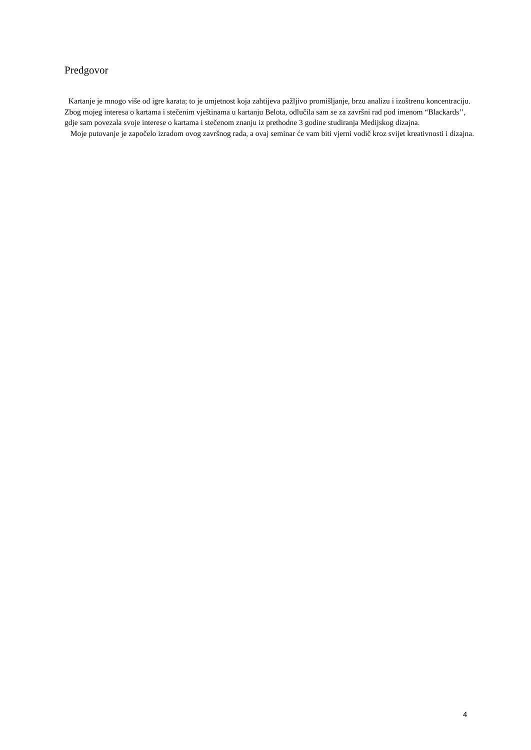Predgovor
Kartanje je mnogo više od igre karata; to je umjetnost koja zahtijeva pažljivo promišljanje, brzu analizu i izoštrenu koncentraciju. Zbog mojeg interesa o kartama i stečenim vještinama u kartanju Belota, odlučila sam se za završni rad pod imenom “Blackards’’, gdje sam povezala svoje interese o kartama i stečenom znanju iz prethodne 3 godine studiranja Medijskog dizajna.
Moje putovanje je započelo izradom ovog završnog rada, a ovaj seminar će vam biti vjerni vodič kroz svijet kreativnosti i dizajna.
4